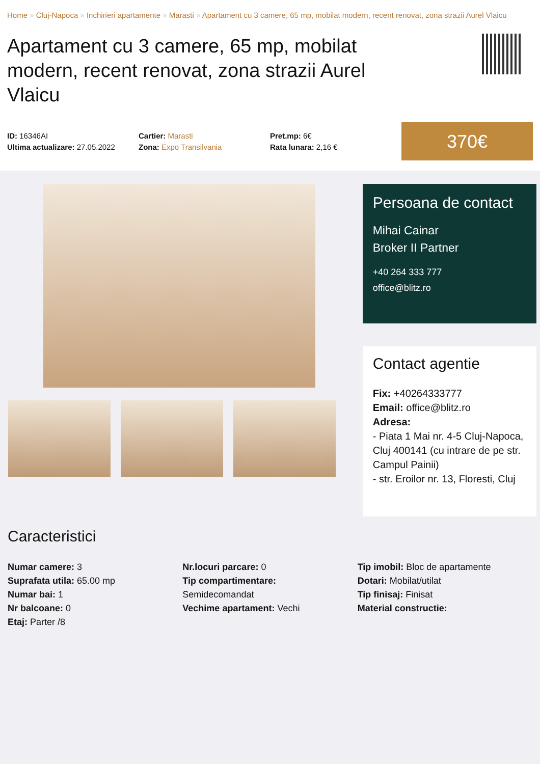Home » Cluj-Napoca » Inchirieri apartamente » Marasti » Apartament cu 3 camere, 65 mp, mobilat modern, recent renovat, zona strazii Aurel Vlaicu
Apartament cu 3 camere, 65 mp, mobilat modern, recent renovat, zona strazii Aurel Vlaicu
ID: 16346AI
Ultima actualizare: 27.05.2022
Cartier: Marasti
Zona: Expo Transilvania
Pret.mp: 6€
Rata lunara: 2,16 €
370€
Persoana de contact
Mihai Cainar
Broker II Partner
+40 264 333 777
office@blitz.ro
Contact agentie
Fix: +40264333777
Email: office@blitz.ro
Adresa:
- Piata 1 Mai nr. 4-5 Cluj-Napoca, Cluj 400141 (cu intrare de pe str. Campul Painii)
- str. Eroilor nr. 13, Floresti, Cluj
Caracteristici
Numar camere: 3
Suprafata utila: 65.00 mp
Numar bai: 1
Nr balcoane: 0
Etaj: Parter /8
Nr.locuri parcare: 0
Tip compartimentare:
Semidecomandat
Vechime apartament: Vechi
Tip imobil: Bloc de apartamente
Dotari: Mobilat/utilat
Tip finisaj: Finisat
Material constructie: